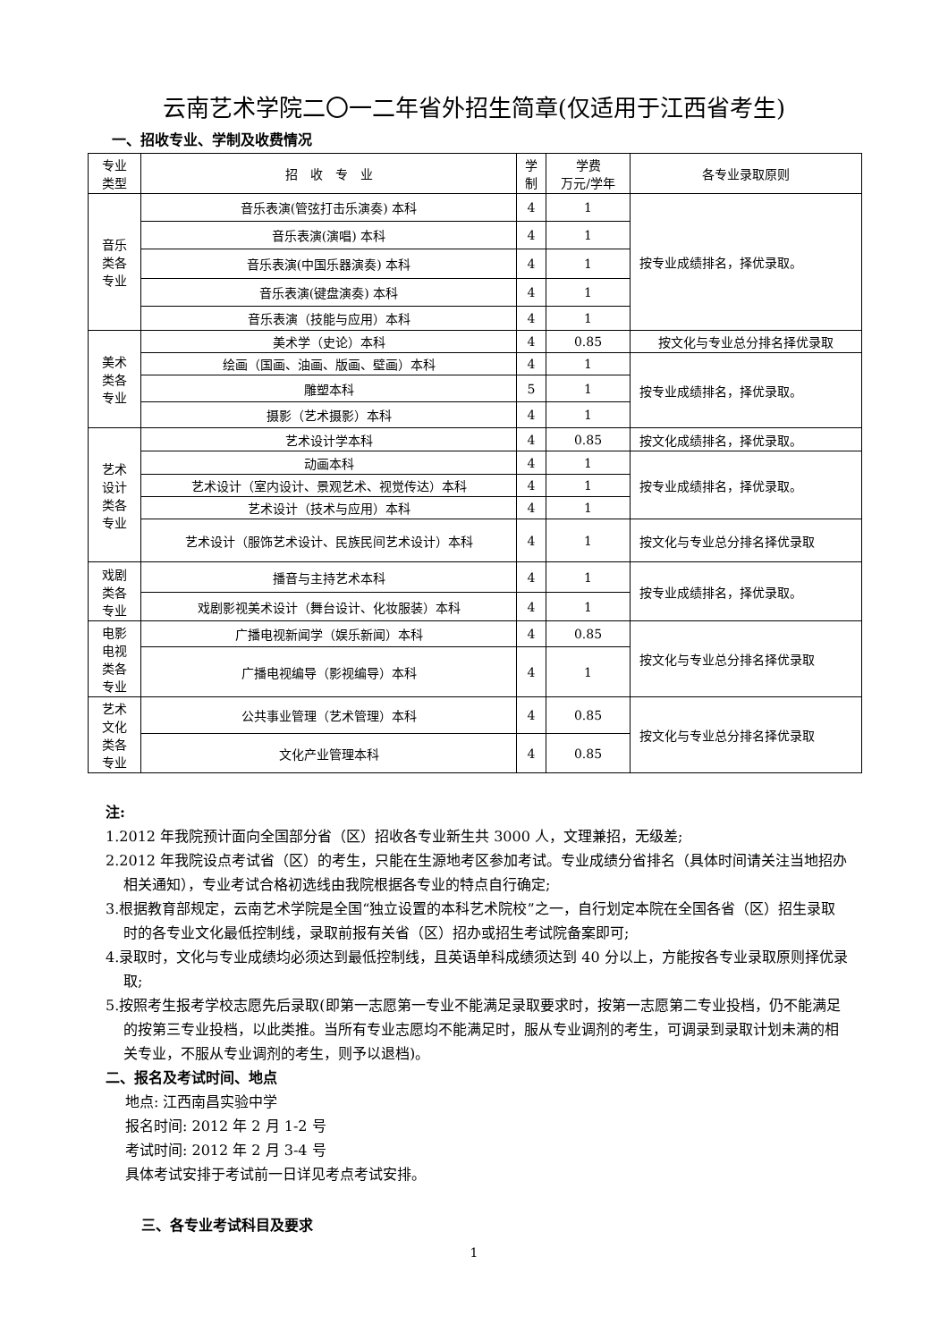云南艺术学院二〇一二年省外招生简章(仅适用于江西省考生)
一、招收专业、学制及收费情况
| 专业 类型 | 招 收 专 业 | 学 制 | 学费 万元/学年 | 各专业录取原则 |
| --- | --- | --- | --- | --- |
| 音乐 类各 专业 | 音乐表演(管弦打击乐演奏) 本科 | 4 | 1 | 按专业成绩排名，择优录取。 |
| | 音乐表演(演唱) 本科 | 4 | 1 | |
| | 音乐表演(中国乐器演奏) 本科 | 4 | 1 | |
| | 音乐表演(键盘演奏) 本科 | 4 | 1 | |
| | 音乐表演（技能与应用）本科 | 4 | 1 | |
| 美术 类各 专业 | 美术学（史论）本科 | 4 | 0.85 | 按文化与专业总分排名择优录取 |
| | 绘画（国画、油画、版画、壁画）本科 | 4 | 1 | 按专业成绩排名，择优录取。 |
| | 雕塑本科 | 5 | 1 | |
| | 摄影（艺术摄影）本科 | 4 | 1 | |
| 艺术 设计 类各 专业 | 艺术设计学本科 | 4 | 0.85 | 按文化成绩排名，择优录取。 |
| | 动画本科 | 4 | 1 | 按专业成绩排名，择优录取。 |
| | 艺术设计（室内设计、景观艺术、视觉传达）本科 | 4 | 1 | |
| | 艺术设计（技术与应用）本科 | 4 | 1 | |
| | 艺术设计（服饰艺术设计、民族民间艺术设计）本科 | 4 | 1 | 按文化与专业总分排名择优录取 |
| 戏剧 类各 专业 | 播音与主持艺术本科 | 4 | 1 | 按专业成绩排名，择优录取。 |
| | 戏剧影视美术设计（舞台设计、化妆服装）本科 | 4 | 1 | |
| 电影 电视 类各 专业 | 广播电视新闻学（娱乐新闻）本科 | 4 | 0.85 | 按文化与专业总分排名择优录取 |
| | 广播电视编导（影视编导）本科 | 4 | 1 | |
| 艺术 文化 类各 专业 | 公共事业管理（艺术管理）本科 | 4 | 0.85 | 按文化与专业总分排名择优录取 |
| | 文化产业管理本科 | 4 | 0.85 | |
注:
1.2012 年我院预计面向全国部分省（区）招收各专业新生共 3000 人，文理兼招，无级差;
2.2012 年我院设点考试省（区）的考生，只能在生源地考区参加考试。专业成绩分省排名（具体时间请关注当地招办相关通知），专业考试合格初选线由我院根据各专业的特点自行确定;
3.根据教育部规定，云南艺术学院是全国“独立设置的本科艺术院校”之一，自行划定本院在全国各省（区）招生录取时的各专业文化最低控制线，录取前报有关省（区）招办或招生考试院备案即可;
4.录取时，文化与专业成绩均必须达到最低控制线，且英语单科成绩须达到 40 分以上，方能按各专业录取原则择优录取;
5.按照考生报考学校志愿先后录取(即第一志愿第一专业不能满足录取要求时，按第一志愿第二专业投档，仍不能满足的按第三专业投档，以此类推。当所有专业志愿均不能满足时，服从专业调剂的考生，可调录到录取计划未满的相关专业，不服从专业调剂的考生，则予以退档)。
二、报名及考试时间、地点
地点: 江西南昌实验中学
报名时间: 2012 年 2 月 1-2 号
考试时间: 2012 年 2 月 3-4 号
具体考试安排于考试前一日详见考点考试安排。
三、各专业考试科目及要求
1